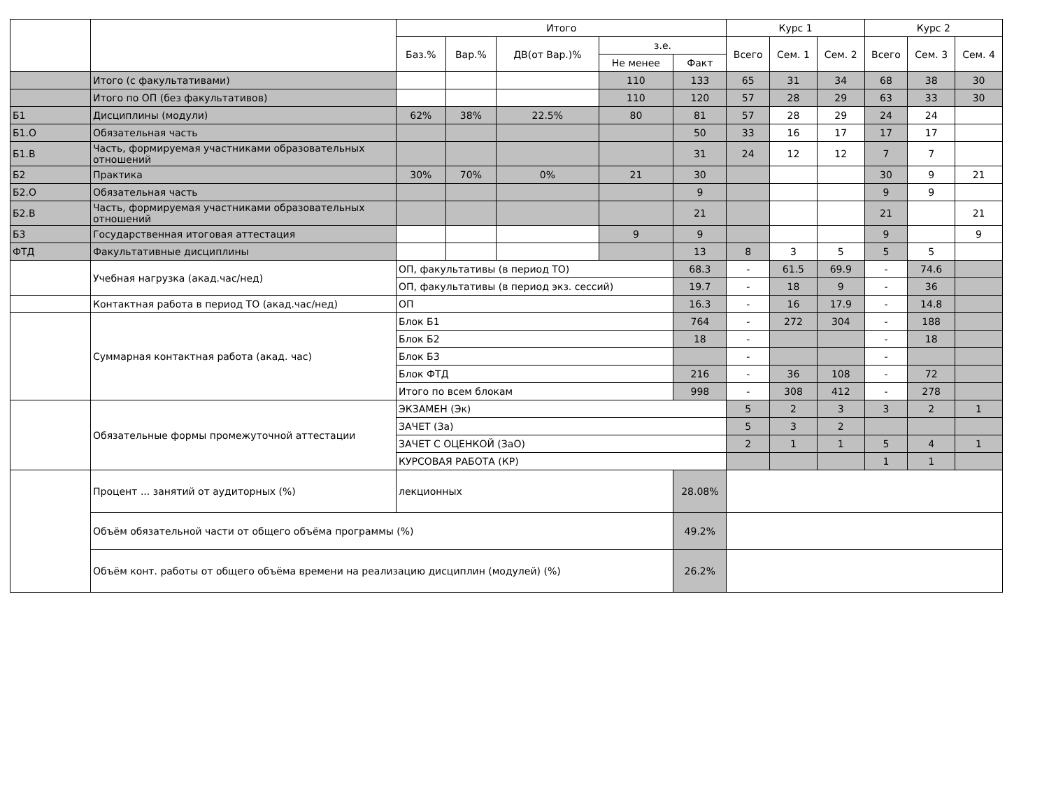| | | Итого | | | | | Курс 1 | | | Курс 2 | | |
| --- | --- | --- | --- | --- | --- | --- | --- | --- | --- | --- | --- | --- |
| | | Баз.% | Вар.% | ДВ(от Вар.)% | з.е. | | Всего | Сем. 1 | Сем. 2 | Всего | Сем. 3 | Сем. 4 |
| | | | | | Не менее | Факт | | | | | | |
| | Итого (с факультативами) | | | | 110 | 133 | 65 | 31 | 34 | 68 | 38 | 30 |
| | Итого по ОП (без факультативов) | | | | 110 | 120 | 57 | 28 | 29 | 63 | 33 | 30 |
| Б1 | Дисциплины (модули) | 62% | 38% | 22.5% | 80 | 81 | 57 | 28 | 29 | 24 | 24 | |
| Б1.О | Обязательная часть | | | | | 50 | 33 | 16 | 17 | 17 | 17 | |
| Б1.В | Часть, формируемая участниками образовательных отношений | | | | | 31 | 24 | 12 | 12 | 7 | 7 | |
| Б2 | Практика | 30% | 70% | 0% | 21 | 30 | | | | 30 | 9 | 21 |
| Б2.О | Обязательная часть | | | | | 9 | | | | 9 | 9 | |
| Б2.В | Часть, формируемая участниками образовательных отношений | | | | | 21 | | | | 21 | | 21 |
| Б3 | Государственная итоговая аттестация | | | | 9 | 9 | | | | 9 | | 9 |
| ФТД | Факультативные дисциплины | | | | | 13 | 8 | 3 | 5 | 5 | 5 | |
| | Учебная нагрузка (акад.час/нед) | ОП, факультативы (в период ТО) | | | | 68.3 | - | 61.5 | 69.9 | - | 74.6 | |
| | | ОП, факультативы (в период экз. сессий) | | | | 19.7 | - | 18 | 9 | - | 36 | |
| | Контактная работа в период ТО (акад.час/нед) | ОП | | | | 16.3 | - | 16 | 17.9 | - | 14.8 | |
| | Суммарная контактная работа (акад. час) | Блок Б1 | | | | 764 | - | 272 | 304 | - | 188 | |
| | | Блок Б2 | | | | 18 | - | | | - | 18 | |
| | | Блок Б3 | | | | | - | | | - | | |
| | | Блок ФТД | | | | 216 | - | 36 | 108 | - | 72 | |
| | | Итого по всем блокам | | | | 998 | - | 308 | 412 | - | 278 | |
| | Обязательные формы промежуточной аттестации | ЭКЗАМЕН (Эк) | | | | | 5 | 2 | 3 | 3 | 2 | 1 |
| | | ЗАЧЕТ (За) | | | | | 5 | 3 | 2 | | | |
| | | ЗАЧЕТ С ОЦЕНКОЙ (ЗаО) | | | | | 2 | 1 | 1 | 5 | 4 | 1 |
| | | КУРСОВАЯ РАБОТА (КР) | | | | | | | | 1 | 1 | |
| | Процент ... занятий от аудиторных (%) | лекционных | | | | 28.08% | | | | | | |
| | Объём обязательной части от общего объёма программы (%) | | | | | 49.2% | | | | | | |
| | Объём конт. работы от общего объёма времени на реализацию дисциплин (модулей) (%) | | | | | 26.2% | | | | | | |